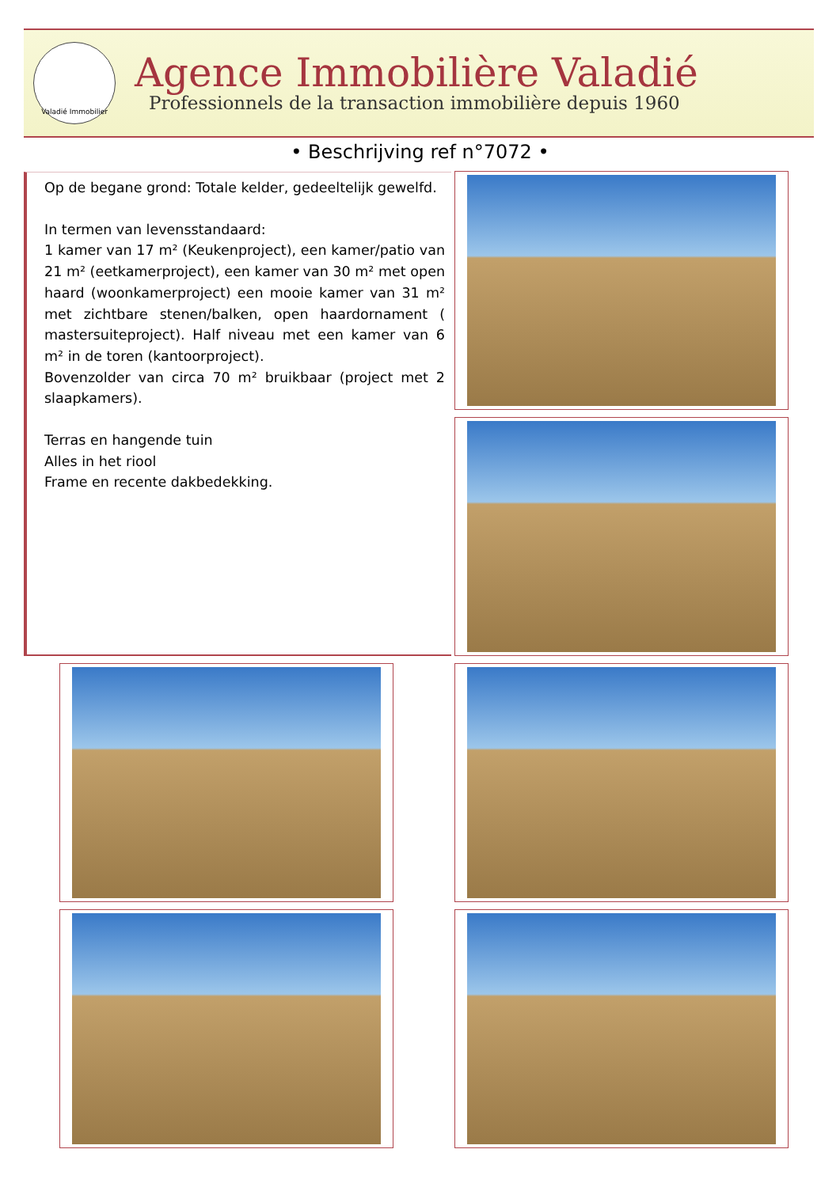Valadié Immobilier
Agence Immobilière Valadié
Professionnels de la transaction immobilière depuis 1960
• Beschrijving ref n°7072 •
Op de begane grond: Totale kelder, gedeeltelijk gewelfd.
In termen van levensstandaard:
1 kamer van 17 m² (Keukenproject), een kamer/patio van 21 m² (eetkamerproject), een kamer van 30 m² met open haard (woonkamerproject) een mooie kamer van 31 m² met zichtbare stenen/balken, open haardornament ( mastersuiteproject). Half niveau met een kamer van 6 m² in de toren (kantoorproject).
Bovenzolder van circa 70 m² bruikbaar (project met 2 slaapkamers).
Terras en hangende tuin
Alles in het riool
Frame en recente dakbedekking.